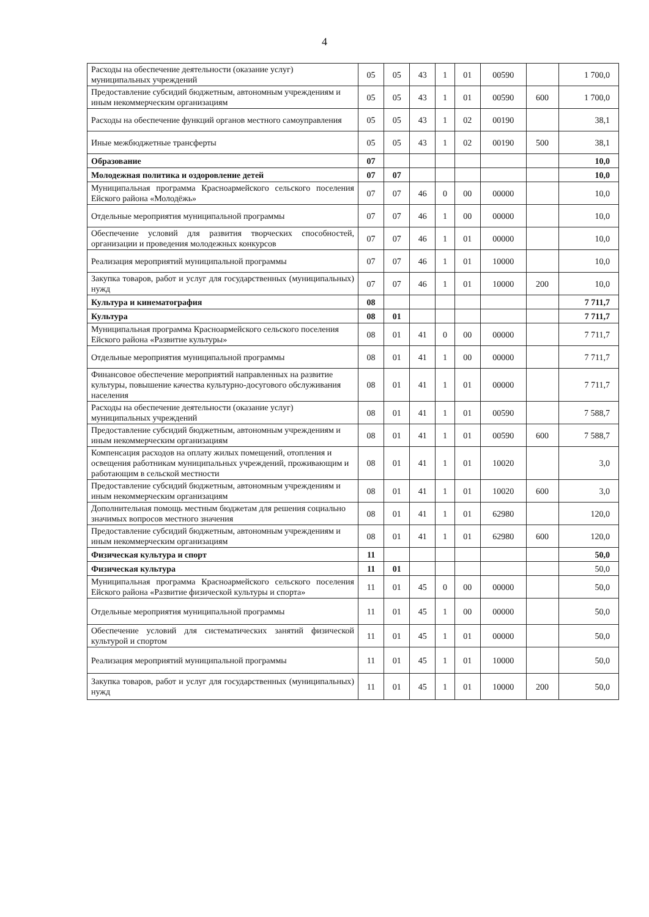4
| Расходы на обеспечение деятельности (оказание услуг) муниципальных учреждений | 05 | 05 | 43 | 1 | 01 | 00590 | | 1 700,0 |
| Предоставление субсидий бюджетным, автономным учреждениям и иным некоммерческим организациям | 05 | 05 | 43 | 1 | 01 | 00590 | 600 | 1 700,0 |
| Расходы на обеспечение функций органов местного самоуправления | 05 | 05 | 43 | 1 | 02 | 00190 | | 38,1 |
| Иные межбюджетные трансферты | 05 | 05 | 43 | 1 | 02 | 00190 | 500 | 38,1 |
| Образование | 07 | | | | | | | 10,0 |
| Молодежная политика и оздоровление детей | 07 | 07 | | | | | | 10,0 |
| Муниципальная программа Красноармейского сельского поселения Ейского района «Молодёжь» | 07 | 07 | 46 | 0 | 00 | 00000 | | 10,0 |
| Отдельные мероприятия муниципальной программы | 07 | 07 | 46 | 1 | 00 | 00000 | | 10,0 |
| Обеспечение условий для развития творческих способностей, организации и проведения молодежных конкурсов | 07 | 07 | 46 | 1 | 01 | 00000 | | 10,0 |
| Реализация мероприятий муниципальной программы | 07 | 07 | 46 | 1 | 01 | 10000 | | 10,0 |
| Закупка товаров, работ и услуг для государственных (муниципальных) нужд | 07 | 07 | 46 | 1 | 01 | 10000 | 200 | 10,0 |
| Культура и кинематография | 08 | | | | | | | 7 711,7 |
| Культура | 08 | 01 | | | | | | 7 711,7 |
| Муниципальная программа Красноармейского сельского поселения Ейского района «Развитие культуры» | 08 | 01 | 41 | 0 | 00 | 00000 | | 7 711,7 |
| Отдельные мероприятия муниципальной программы | 08 | 01 | 41 | 1 | 00 | 00000 | | 7 711,7 |
| Финансовое обеспечение мероприятий направленных на развитие культуры, повышение качества культурно-досугового обслуживания населения | 08 | 01 | 41 | 1 | 01 | 00000 | | 7 711,7 |
| Расходы на обеспечение деятельности (оказание услуг) муниципальных учреждений | 08 | 01 | 41 | 1 | 01 | 00590 | | 7 588,7 |
| Предоставление субсидий бюджетным, автономным учреждениям и иным некоммерческим организациям | 08 | 01 | 41 | 1 | 01 | 00590 | 600 | 7 588,7 |
| Компенсация расходов на оплату жилых помещений, отопления и освещения работникам муниципальных учреждений, проживающим и работающим в сельской местности | 08 | 01 | 41 | 1 | 01 | 10020 | | 3,0 |
| Предоставление субсидий бюджетным, автономным учреждениям и иным некоммерческим организациям | 08 | 01 | 41 | 1 | 01 | 10020 | 600 | 3,0 |
| Дополнительная помощь местным бюджетам для решения социально значимых вопросов местного значения | 08 | 01 | 41 | 1 | 01 | 62980 | | 120,0 |
| Предоставление субсидий бюджетным, автономным учреждениям и иным некоммерческим организациям | 08 | 01 | 41 | 1 | 01 | 62980 | 600 | 120,0 |
| Физическая культура и спорт | 11 | | | | | | | 50,0 |
| Физическая культура | 11 | 01 | | | | | | 50,0 |
| Муниципальная программа Красноармейского сельского поселения Ейского района «Развитие физической культуры и спорта» | 11 | 01 | 45 | 0 | 00 | 00000 | | 50,0 |
| Отдельные мероприятия муниципальной программы | 11 | 01 | 45 | 1 | 00 | 00000 | | 50,0 |
| Обеспечение условий для систематических занятий физической культурой и спортом | 11 | 01 | 45 | 1 | 01 | 00000 | | 50,0 |
| Реализация мероприятий муниципальной программы | 11 | 01 | 45 | 1 | 01 | 10000 | | 50,0 |
| Закупка товаров, работ и услуг для государственных (муниципальных) нужд | 11 | 01 | 45 | 1 | 01 | 10000 | 200 | 50,0 |